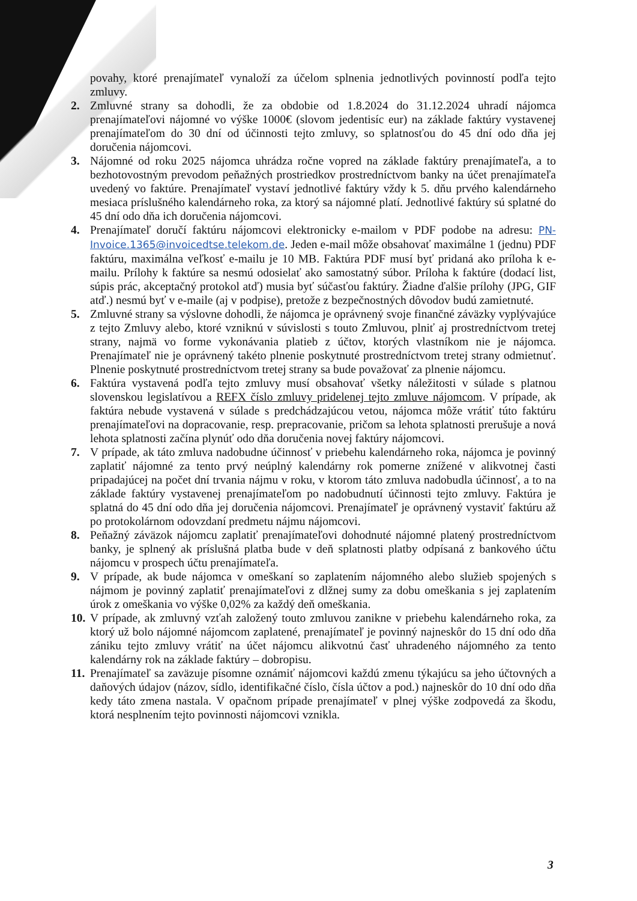povahy, ktoré prenajímateľ vynaloží za účelom splnenia jednotlivých povinností podľa tejto zmluvy.
2. Zmluvné strany sa dohodli, že za obdobie od 1.8.2024 do 31.12.2024 uhradí nájomca prenajímateľovi nájomné vo výške 1000€ (slovom jedentisíc eur) na základe faktúry vystavenej prenajímateľom do 30 dní od účinnosti tejto zmluvy, so splatnosťou do 45 dní odo dňa jej doručenia nájomcovi.
3. Nájomné od roku 2025 nájomca uhrádza ročne vopred na základe faktúry prenajímateľa, a to bezhotovostným prevodom peňažných prostriedkov prostredníctvom banky na účet prenajímateľa uvedený vo faktúre. Prenajímateľ vystaví jednotlivé faktúry vždy k 5. dňu prvého kalendárneho mesiaca príslušného kalendárneho roka, za ktorý sa nájomné platí. Jednotlivé faktúry sú splatné do 45 dní odo dňa ich doručenia nájomcovi.
4. Prenajímateľ doručí faktúru nájomcovi elektronicky e-mailom v PDF podobe na adresu: PN-Invoice.1365@invoicedtse.telekom.de. Jeden e-mail môže obsahovať maximálne 1 (jednu) PDF faktúru, maximálna veľkosť e-mailu je 10 MB. Faktúra PDF musí byť pridaná ako príloha k e-mailu. Prílohy k faktúre sa nesmú odosielať ako samostatný súbor. Príloha k faktúre (dodací list, súpis prác, akceptačný protokol atď) musia byť súčasťou faktúry. Žiadne ďalšie prílohy (JPG, GIF atď.) nesmú byť v e-maile (aj v podpise), pretože z bezpečnostných dôvodov budú zamietnuté.
5. Zmluvné strany sa výslovne dohodli, že nájomca je oprávnený svoje finančné záväzky vyplývajúce z tejto Zmluvy alebo, ktoré vzniknú v súvislosti s touto Zmluvou, plniť aj prostredníctvom tretej strany, najmä vo forme vykonávania platieb z účtov, ktorých vlastníkom nie je nájomca. Prenajímateľ nie je oprávnený takéto plnenie poskytnuté prostredníctvom tretej strany odmietnuť. Plnenie poskytnuté prostredníctvom tretej strany sa bude považovať za plnenie nájomcu.
6. Faktúra vystavená podľa tejto zmluvy musí obsahovať všetky náležitosti v súlade s platnou slovenskou legislatívou a REFX číslo zmluvy pridelenej tejto zmluve nájomcom. V prípade, ak faktúra nebude vystavená v súlade s predchádzajúcou vetou, nájomca môže vrátiť túto faktúru prenajímateľovi na dopracovanie, resp. prepracovanie, pričom sa lehota splatnosti prerušuje a nová lehota splatnosti začína plynúť odo dňa doručenia novej faktúry nájomcovi.
7. V prípade, ak táto zmluva nadobudne účinnosť v priebehu kalendárneho roka, nájomca je povinný zaplatiť nájomné za tento prvý neúplný kalendárny rok pomerne znížené v alikvotnej časti pripadajúcej na počet dní trvania nájmu v roku, v ktorom táto zmluva nadobudla účinnosť, a to na základe faktúry vystavenej prenajímateľom po nadobudnutí účinnosti tejto zmluvy. Faktúra je splatná do 45 dní odo dňa jej doručenia nájomcovi. Prenajímateľ je oprávnený vystaviť faktúru až po protokolárnom odovzdaní predmetu nájmu nájomcovi.
8. Peňažný záväzok nájomcu zaplatiť prenajímateľovi dohodnuté nájomné platený prostredníctvom banky, je splnený ak príslušná platba bude v deň splatnosti platby odpísaná z bankového účtu nájomcu v prospech účtu prenajímateľa.
9. V prípade, ak bude nájomca v omeškaní so zaplatením nájomného alebo služieb spojených s nájmom je povinný zaplatiť prenajímateľovi z dlžnej sumy za dobu omeškania s jej zaplatením úrok z omeškania vo výške 0,02% za každý deň omeškania.
10.
V prípade, ak zmluvný vzťah založený touto zmluvou zanikne v priebehu kalendárneho roka, za ktorý už bolo nájomné nájomcom zaplatené, prenajímateľ je povinný najneskôr do 15 dní odo dňa zániku tejto zmluvy vrátiť na účet nájomcu alikvotnú časť uhradeného nájomného za tento kalendárny rok na základe faktúry – dobropisu.
11.
Prenajímateľ sa zaväzuje písomne oznámiť nájomcovi každú zmenu týkajúcu sa jeho účtovných a daňových údajov (názov, sídlo, identifikačné číslo, čísla účtov a pod.) najneskôr do 10 dní odo dňa kedy táto zmena nastala. V opačnom prípade prenajímateľ v plnej výške zodpovedá za škodu, ktorá nesplnením tejto povinnosti nájomcovi vznikla.
3